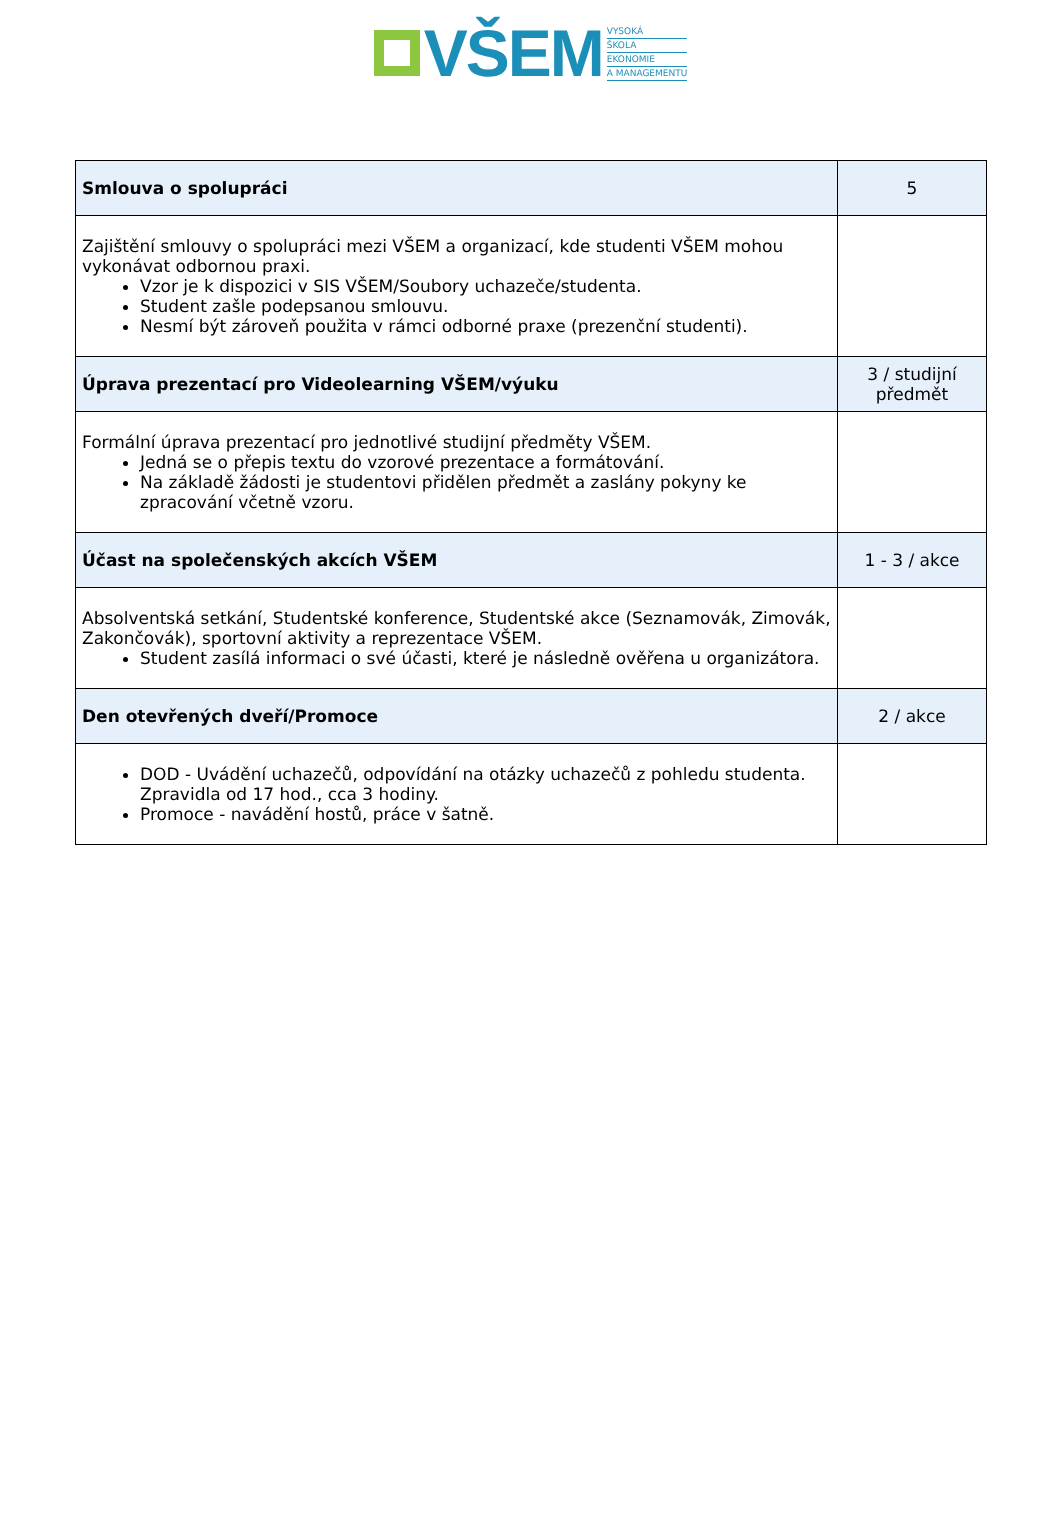VŠEM
VYSOKÁ
ŠKOLA
EKONOMIE
A MANAGEMENTU
| Smlouva o spolupráci | 5 |
| Zajištění smlouvy o spolupráci mezi VŠEM a organizací, kde studenti VŠEM mohou vykonávat odbornou praxi. Vzor je k dispozici v SIS VŠEM/Soubory uchazeče/studenta. Student zašle podepsanou smlouvu. Nesmí být zároveň použita v rámci odborné praxe (prezenční studenti). | |
| Úprava prezentací pro Videolearning VŠEM/výuku | 3 / studijní předmět |
| Formální úprava prezentací pro jednotlivé studijní předměty VŠEM. Jedná se o přepis textu do vzorové prezentace a formátování. Na základě žádosti je studentovi přidělen předmět a zaslány pokyny ke zpracování včetně vzoru. | |
| Účast na společenských akcích VŠEM | 1 - 3 / akce |
| Absolventská setkání, Studentské konference, Studentské akce (Seznamovák, Zimovák, Zakončovák), sportovní aktivity a reprezentace VŠEM. Student zasílá informaci o své účasti, které je následně ověřena u organizátora. | |
| Den otevřených dveří/Promoce | 2 / akce |
| DOD - Uvádění uchazečů, odpovídání na otázky uchazečů z pohledu studenta. Zpravidla od 17 hod., cca 3 hodiny. Promoce - navádění hostů, práce v šatně. | |